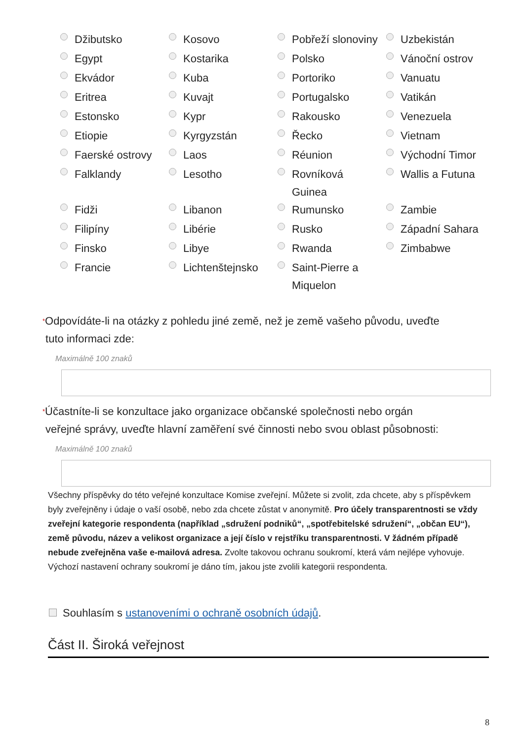| Džibutsko | Kosovo | Pobřeží slonoviny | Uzbekistán |
| Egypt | Kostarika | Polsko | Vánoční ostrov |
| Ekvádor | Kuba | Portoriko | Vanuatu |
| Eritrea | Kuvajt | Portugalsko | Vatikán |
| Estonsko | Kypr | Rakousko | Venezuela |
| Etiopie | Kyrgyzstán | Řecko | Vietnam |
| Faerské ostrovy | Laos | Réunion | Východní Timor |
| Falklandy | Lesotho | Rovníková Guinea | Wallis a Futuna |
| Fidži | Libanon | Rumunsko | Zambie |
| Filipíny | Libérie | Rusko | Západní Sahara |
| Finsko | Libye | Rwanda | Zimbabwe |
| Francie | Lichtenštejnsko | Saint-Pierre a Miquelon | |
*Odpovídáte-li na otázky z pohledu jiné země, než je země vašeho původu, uveďte
tuto informaci zde:
Maximálně 100 znaků
*Účastníte-li se konzultace jako organizace občanské společnosti nebo orgán
veřejné správy, uveďte hlavní zaměření své činnosti nebo svou oblast působnosti:
Maximálně 100 znaků
Všechny příspěvky do této veřejné konzultace Komise zveřejní. Můžete si zvolit, zda chcete, aby s příspěvkem byly zveřejněny i údaje o vaší osobě, nebo zda chcete zůstat v anonymitě. Pro účely transparentnosti se vždy zveřejní kategorie respondenta (například „sdružení podniků“, „spotřebitelské sdružení“, „občan EU“), země původu, název a velikost organizace a její číslo v rejstříku transparentnosti. V žádném případě nebude zveřejněna vaše e-mailová adresa. Zvolte takovou ochranu soukromí, která vám nejlépe vyhovuje. Výchozí nastavení ochrany soukromí je dáno tím, jakou jste zvolili kategorii respondenta.
Souhlasím s ustanoveními o ochraně osobních údajů.
Část II. Široká veřejnost
8